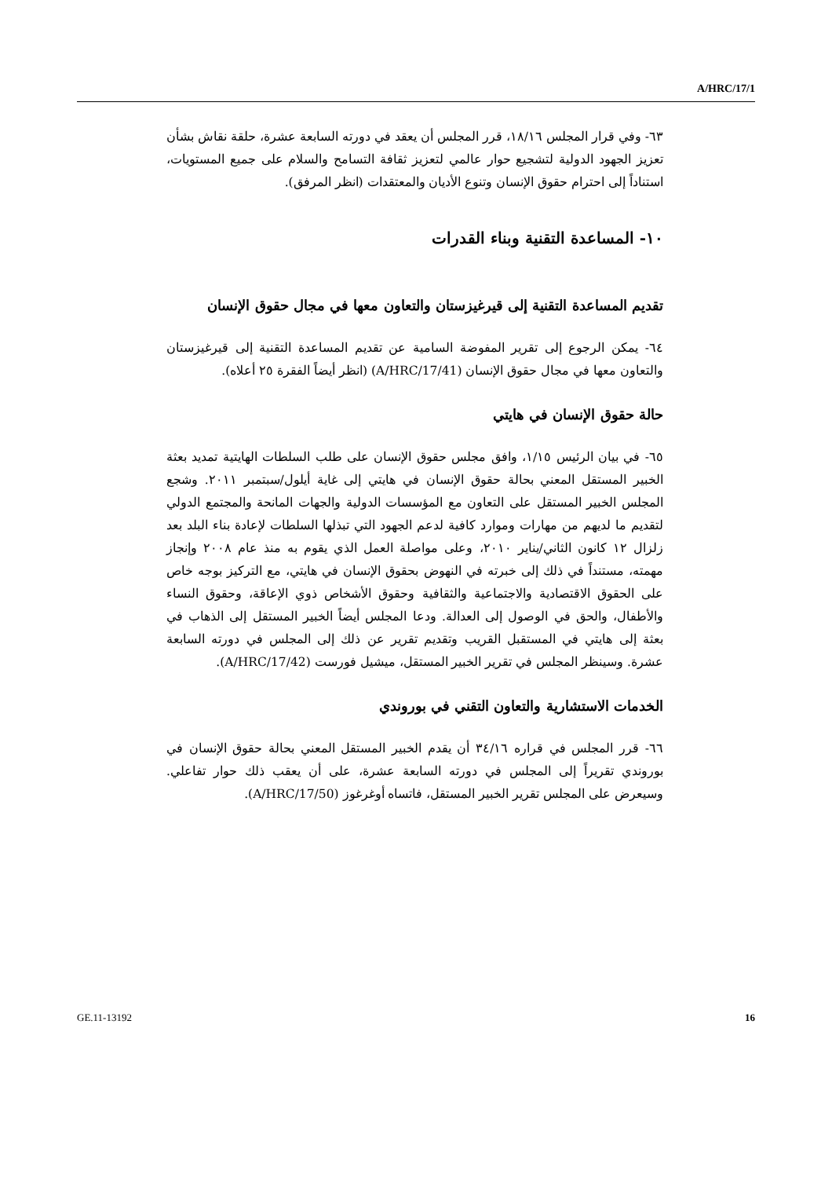A/HRC/17/1
٦٣- وفي قرار المجلس ١٨/١٦، قرر المجلس أن يعقد في دورته السابعة عشرة، حلقة نقاش بشأن تعزيز الجهود الدولية لتشجيع حوار عالمي لتعزيز ثقافة التسامح والسلام على جميع المستويات، استناداً إلى احترام حقوق الإنسان وتنوع الأديان والمعتقدات (انظر المرفق).
١٠- المساعدة التقنية وبناء القدرات
تقديم المساعدة التقنية إلى قيرغيزستان والتعاون معها في مجال حقوق الإنسان
٦٤- يمكن الرجوع إلى تقرير المفوضة السامية عن تقديم المساعدة التقنية إلى قيرغيزستان والتعاون معها في مجال حقوق الإنسان (A/HRC/17/41) (انظر أيضاً الفقرة ٢٥ أعلاه).
حالة حقوق الإنسان في هايتي
٦٥- في بيان الرئيس ١/١٥، وافق مجلس حقوق الإنسان على طلب السلطات الهايتية تمديد بعثة الخبير المستقل المعني بحالة حقوق الإنسان في هايتي إلى غاية أيلول/سبتمبر ٢٠١١. وشجع المجلس الخبير المستقل على التعاون مع المؤسسات الدولية والجهات المانحة والمجتمع الدولي لتقديم ما لديهم من مهارات وموارد كافية لدعم الجهود التي تبذلها السلطات لإعادة بناء البلد بعد زلزال ١٢ كانون الثاني/يناير ٢٠١٠، وعلى مواصلة العمل الذي يقوم به منذ عام ٢٠٠٨ وإنجاز مهمته، مستنداً في ذلك إلى خبرته في النهوض بحقوق الإنسان في هايتي، مع التركيز بوجه خاص على الحقوق الاقتصادية والاجتماعية والثقافية وحقوق الأشخاص ذوي الإعاقة، وحقوق النساء والأطفال، والحق في الوصول إلى العدالة. ودعا المجلس أيضاً الخبير المستقل إلى الذهاب في بعثة إلى هايتي في المستقبل القريب وتقديم تقرير عن ذلك إلى المجلس في دورته السابعة عشرة. وسينظر المجلس في تقرير الخبير المستقل، ميشيل فورست (A/HRC/17/42).
الخدمات الاستشارية والتعاون التقني في بوروندي
٦٦- قرر المجلس في قراره ٣٤/١٦ أن يقدم الخبير المستقل المعني بحالة حقوق الإنسان في بوروندي تقريراً إلى المجلس في دورته السابعة عشرة، على أن يعقب ذلك حوار تفاعلي. وسيعرض على المجلس تقرير الخبير المستقل، فاتساه أوغرغوز (A/HRC/17/50).
GE.11-13192 16